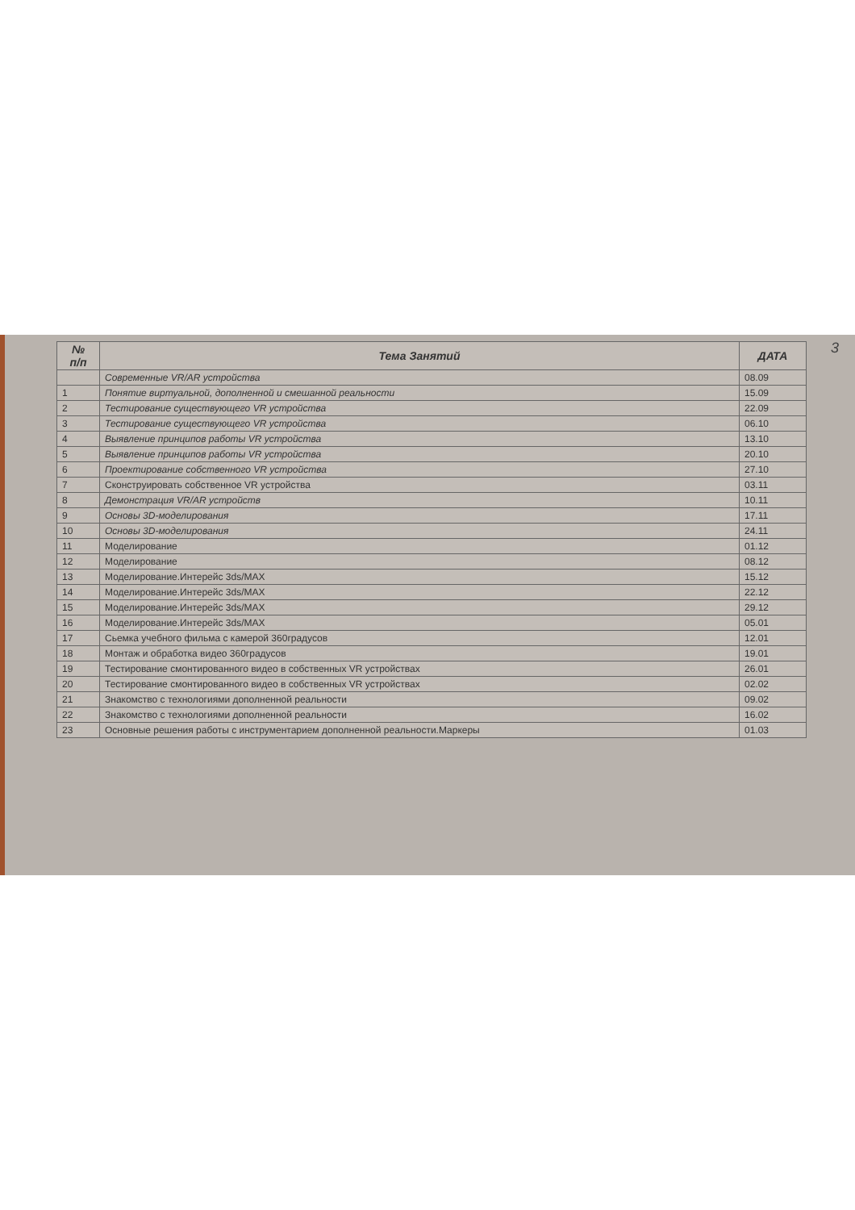3
| № п/п | Тема Занятий | ДАТА |
| --- | --- | --- |
| | Современные VR/AR устройства | 08.09 |
| 1 | Понятие виртуальной, дополненной и смешанной реальности | 15.09 |
| 2 | Тестирование существующего VR устройства | 22.09 |
| 3 | Тестирование существующего VR устройства | 06.10 |
| 4 | Выявление принципов работы VR устройства | 13.10 |
| 5 | Выявление принципов работы VR устройства | 20.10 |
| 6 | Проектирование собственного VR устройства | 27.10 |
| 7 | Сконструировать собственное VR устройства | 03.11 |
| 8 | Демонстрация VR/AR устройств | 10.11 |
| 9 | Основы 3D-моделирования | 17.11 |
| 10 | Основы 3D-моделирования | 24.11 |
| 11 | Моделирование | 01.12 |
| 12 | Моделирование | 08.12 |
| 13 | Моделирование.Интерейс 3ds/MAX | 15.12 |
| 14 | Моделирование.Интерейс 3ds/MAX | 22.12 |
| 15 | Моделирование.Интерейс 3ds/MAX | 29.12 |
| 16 | Моделирование.Интерейс 3ds/MAX | 05.01 |
| 17 | Сьемка учебного фильма с камерой 360градусов | 12.01 |
| 18 | Монтаж и обработка видео 360градусов | 19.01 |
| 19 | Тестирование смонтированного видео в собственных VR устройствах | 26.01 |
| 20 | Тестирование смонтированного видео в собственных VR устройствах | 02.02 |
| 21 | Знакомство с технологиями дополненной реальности | 09.02 |
| 22 | Знакомство с технологиями дополненной реальности | 16.02 |
| 23 | Основные решения работы с инструментарием дополненной реальности.Маркеры | 01.03 |